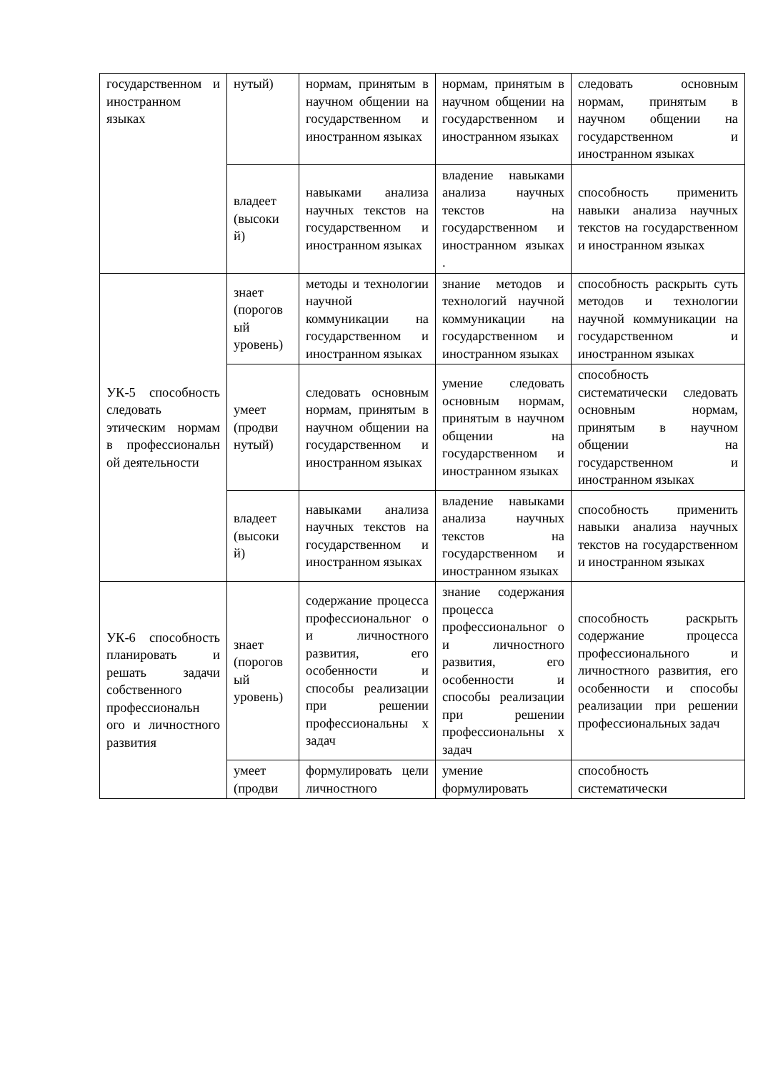| государственном и иностранном языках | нутый) | нормам, принятым в научном общении на государственном и иностранном языках | нормам, принятым в научном общении на государственном и иностранном языках | следовать основным нормам, принятым в научном общении на государственном и иностранном языках |
| | владеет (высоки й) | навыками анализа научных текстов на государственном и иностранном языках | владение навыками анализа научных текстов на государственном и иностранном языках . | способность применить навыки анализа научных текстов на государственном и иностранном языках |
| УК-5 способность следовать этическим нормам в профессиональн ой деятельности | знает (порогов ый уровень) | методы и технологии научной коммуникации на государственном и иностранном языках | знание методов и технологий научной коммуникации на государственном и иностранном языках | способность раскрыть суть методов и технологии научной коммуникации на государственном и иностранном языках |
| | умеет (продви нутый) | следовать основным нормам, принятым в научном общении на государственном и иностранном языках | умение следовать основным нормам, принятым в научном общении на государственном и иностранном языках | способность систематически следовать основным нормам, принятым в научном общении на государственном и иностранном языках |
| | владеет (высоки й) | навыками анализа научных текстов на государственном и иностранном языках | владение навыками анализа научных текстов на государственном и иностранном языках | способность применить навыки анализа научных текстов на государственном и иностранном языках |
| УК-6 способность планировать и решать задачи собственного профессиональн ого и личностного развития | знает (порогов ый уровень) | содержание процесса профессиональног о и личностного развития, его особенности и способы реализации при решении профессиональны х задач | знание содержания процесса профессиональног о и личностного развития, его особенности и способы реализации при решении профессиональны х задач | способность раскрыть содержание процесса профессионального и личностного развития, его особенности и способы реализации при решении профессиональных задач |
| | умеет (продви | формулировать цели личностного | умение формулировать | способность систематически |